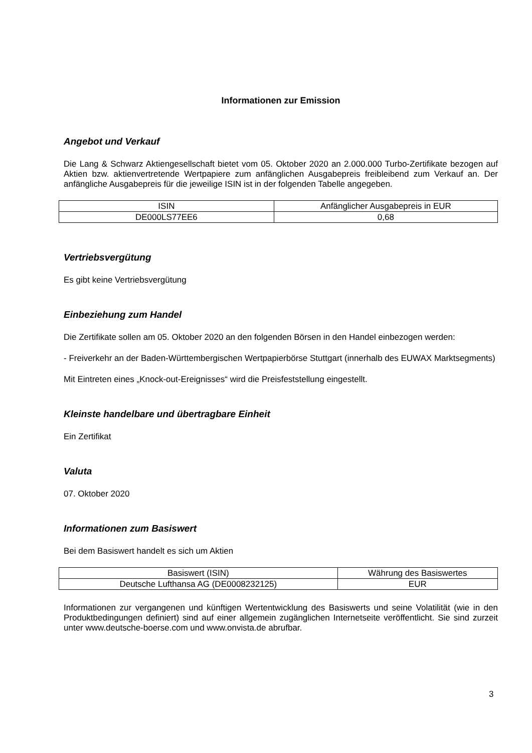Informationen zur Emission
Angebot und Verkauf
Die Lang & Schwarz Aktiengesellschaft bietet vom 05. Oktober 2020 an 2.000.000 Turbo-Zertifikate bezogen auf Aktien bzw. aktienvertretende Wertpapiere zum anfänglichen Ausgabepreis freibleibend zum Verkauf an. Der anfängliche Ausgabepreis für die jeweilige ISIN ist in der folgenden Tabelle angegeben.
| ISIN | Anfänglicher Ausgabepreis in EUR |
| --- | --- |
| DE000LS77EE6 | 0,68 |
Vertriebsvergütung
Es gibt keine Vertriebsvergütung
Einbeziehung zum Handel
Die Zertifikate sollen am 05. Oktober 2020 an den folgenden Börsen in den Handel einbezogen werden:
- Freiverkehr an der Baden-Württembergischen Wertpapierbörse Stuttgart (innerhalb des EUWAX Marktsegments)
Mit Eintreten eines „Knock-out-Ereignisses“ wird die Preisfeststellung eingestellt.
Kleinste handelbare und übertragbare Einheit
Ein Zertifikat
Valuta
07. Oktober 2020
Informationen zum Basiswert
Bei dem Basiswert handelt es sich um Aktien
| Basiswert (ISIN) | Währung des Basiswertes |
| --- | --- |
| Deutsche Lufthansa AG (DE0008232125) | EUR |
Informationen zur vergangenen und künftigen Wertentwicklung des Basiswerts und seine Volatilität (wie in den Produktbedingungen definiert) sind auf einer allgemein zugänglichen Internetseite veröffentlicht. Sie sind zurzeit unter www.deutsche-boerse.com und www.onvista.de abrufbar.
3